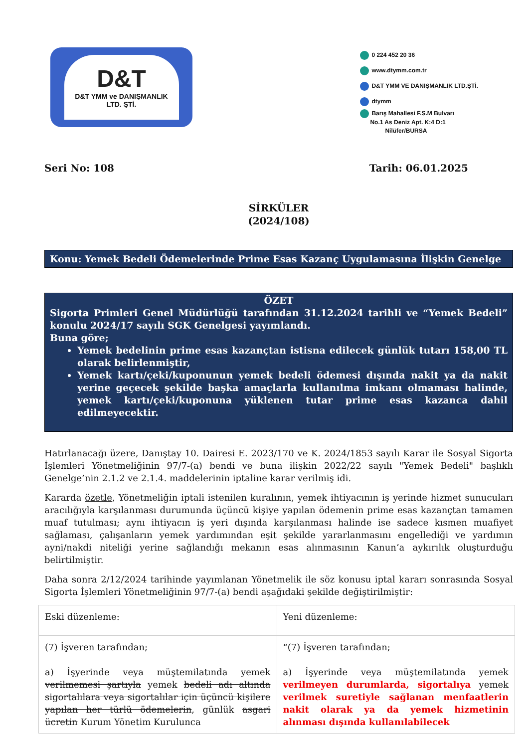D&T
D&T YMM ve DANIŞMANLIK
LTD. ŞTİ.
0 224 452 20 36
www.dtymm.com.tr
D&T YMM VE DANIŞMANLIK LTD.ŞTİ.
dtymm
Barış Mahallesi F.S.M Bulvarı
No.1 As Deniz Apt. K:4 D:1
Nilüfer/BURSA
Seri No: 108 Tarih: 06.01.2025
SİRKÜLER
(2024/108)
Konu: Yemek Bedeli Ödemelerinde Prime Esas Kazanç Uygulamasına İlişkin Genelge
ÖZET
Sigorta Primleri Genel Müdürlüğü tarafından 31.12.2024 tarihli ve “Yemek Bedeli” konulu 2024/17 sayılı SGK Genelgesi yayımlandı.
Buna göre;
Yemek bedelinin prime esas kazançtan istisna edilecek günlük tutarı 158,00 TL olarak belirlenmiştir,
Yemek kartı/çeki/kuponunun yemek bedeli ödemesi dışında nakit ya da nakit yerine geçecek şekilde başka amaçlarla kullanılma imkanı olmaması halinde, yemek kartı/çeki/kuponuna yüklenen tutar prime esas kazanca dahil edilmeyecektir.
Hatırlanacağı üzere, Danıştay 10. Dairesi E. 2023/170 ve K. 2024/1853 sayılı Karar ile Sosyal Sigorta İşlemleri Yönetmeliğinin 97/7-(a) bendi ve buna ilişkin 2022/22 sayılı "Yemek Bedeli" başlıklı Genelge’nin 2.1.2 ve 2.1.4. maddelerinin iptaline karar verilmiş idi.
Kararda özetle, Yönetmeliğin iptali istenilen kuralının, yemek ihtiyacının iş yerinde hizmet sunucuları aracılığıyla karşılanması durumunda üçüncü kişiye yapılan ödemenin prime esas kazançtan tamamen muaf tutulması; aynı ihtiyacın iş yeri dışında karşılanması halinde ise sadece kısmen muafiyet sağlaması, çalışanların yemek yardımından eşit şekilde yararlanmasını engellediği ve yardımın ayni/nakdi niteliği yerine sağlandığı mekanın esas alınmasının Kanun’a aykırılık oluşturduğu belirtilmiştir.
Daha sonra 2/12/2024 tarihinde yayımlanan Yönetmelik ile söz konusu iptal kararı sonrasında Sosyal Sigorta İşlemleri Yönetmeliğinin 97/7-(a) bendi aşağıdaki şekilde değiştirilmiştir:
| Eski düzenleme: | Yeni düzenleme: |
| (7) İşveren tarafından; a) İşyerinde veya müştemilatında yemek verilmemesi şartıyla yemek bedeli adı altında sigortalılara veya sigortalılar için üçüncü kişilere yapılan her türlü ödemelerin , günlük asgari ücretin Kurum Yönetim Kurulunca | “(7) İşveren tarafından; a) İşyerinde veya müştemilatında yemek verilmeyen durumlarda, sigortalıya yemek verilmek suretiyle sağlanan menfaatlerin nakit olarak ya da yemek hizmetinin alınması dışında kullanılabilecek |